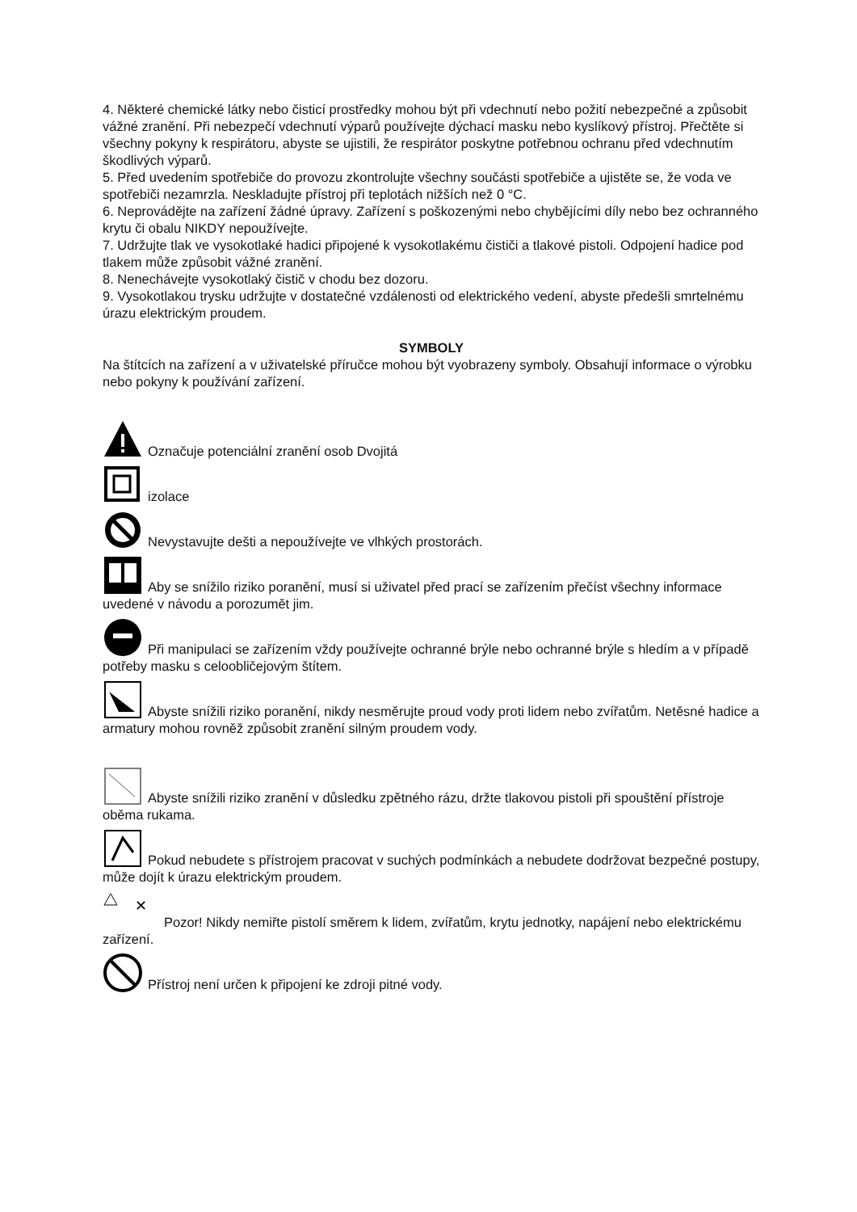4. Některé chemické látky nebo čisticí prostředky mohou být při vdechnutí nebo požití nebezpečné a způsobit vážné zranění. Při nebezpečí vdechnutí výparů používejte dýchací masku nebo kyslíkový přístroj. Přečtěte si všechny pokyny k respirátoru, abyste se ujistili, že respirátor poskytne potřebnou ochranu před vdechnutím škodlivých výparů.
5. Před uvedením spotřebiče do provozu zkontrolujte všechny součásti spotřebiče a ujistěte se, že voda ve spotřebiči nezamrzla. Neskladujte přístroj při teplotách nižších než 0 °C.
6. Neprovádějte na zařízení žádné úpravy. Zařízení s poškozenými nebo chybějícími díly nebo bez ochranného krytu či obalu NIKDY nepoužívejte.
7. Udržujte tlak ve vysokotlaké hadici připojené k vysokotlakému čističi a tlakové pistoli. Odpojení hadice pod tlakem může způsobit vážné zranění.
8. Nenechávejte vysokotlaký čistič v chodu bez dozoru.
9. Vysokotlakou trysku udržujte v dostatečné vzdálenosti od elektrického vedení, abyste předešli smrtelnému úrazu elektrickým proudem.
SYMBOLY
Na štítcích na zařízení a v uživatelské příručce mohou být vyobrazeny symboly. Obsahují informace o výrobku nebo pokyny k používání zařízení.
Označuje potenciální zranění osob Dvojitá
izolace
Nevystavujte dešti a nepoužívejte ve vlhkých prostorách.
Aby se snížilo riziko poranění, musí si uživatel před prací se zařízením přečíst všechny informace uvedené v návodu a porozumět jim.
Při manipulaci se zařízením vždy používejte ochranné brýle nebo ochranné brýle s hledím a v případě potřeby masku s celoobličejovým štítem.
Abyste snížili riziko poranění, nikdy nesměrujte proud vody proti lidem nebo zvířatům. Netěsné hadice a armatury mohou rovněž způsobit zranění silným proudem vody.
Abyste snížili riziko zranění v důsledku zpětného rázu, držte tlakovou pistoli při spouštění přístroje oběma rukama.
Pokud nebudete s přístrojem pracovat v suchých podmínkách a nebudete dodržovat bezpečné postupy, může dojít k úrazu elektrickým proudem.
✕
Pozor! Nikdy nemiřte pistolí směrem k lidem, zvířatům, krytu jednotky, napájení nebo elektrickému zařízení.
Přístroj není určen k připojení ke zdroji pitné vody.